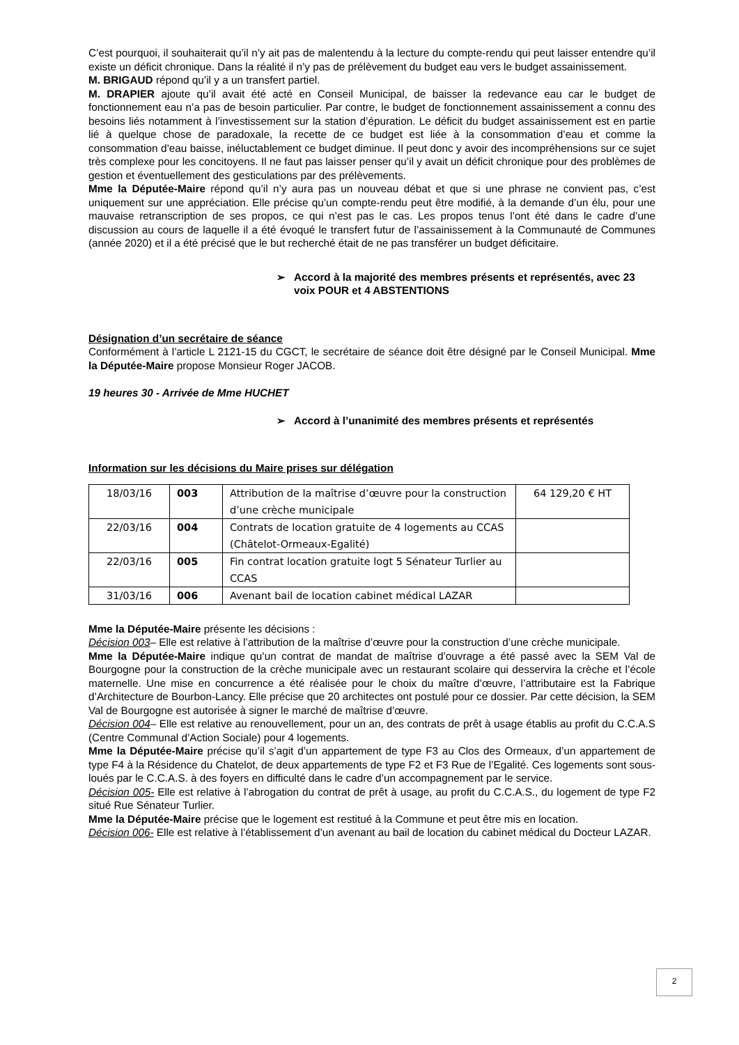C’est pourquoi, il souhaiterait qu’il n’y ait pas de malentendu à la lecture du compte-rendu qui peut laisser entendre qu’il existe un déficit chronique. Dans la réalité il n’y pas de prélèvement du budget eau vers le budget assainissement.
M. BRIGAUD répond qu’il y a un transfert partiel.
M. DRAPIER ajoute qu’il avait été acté en Conseil Municipal, de baisser la redevance eau car le budget de fonctionnement eau n’a pas de besoin particulier. Par contre, le budget de fonctionnement assainissement a connu des besoins liés notamment à l’investissement sur la station d’épuration. Le déficit du budget assainissement est en partie lié à quelque chose de paradoxale, la recette de ce budget est liée à la consommation d’eau et comme la consommation d’eau baisse, inéluctablement ce budget diminue. Il peut donc y avoir des incompréhensions sur ce sujet très complexe pour les concitoyens. Il ne faut pas laisser penser qu’il y avait un déficit chronique pour des problèmes de gestion et éventuellement des gesticulations par des prélèvements.
Mme la Députée-Maire répond qu’il n’y aura pas un nouveau débat et que si une phrase ne convient pas, c’est uniquement sur une appréciation. Elle précise qu’un compte-rendu peut être modifié, à la demande d’un élu, pour une mauvaise retranscription de ses propos, ce qui n’est pas le cas. Les propos tenus l’ont été dans le cadre d’une discussion au cours de laquelle il a été évoqué le transfert futur de l’assainissement à la Communauté de Communes (année 2020) et il a été précisé que le but recherché était de ne pas transférer un budget déficitaire.
➢ Accord à la majorité des membres présents et représentés, avec 23 voix POUR et 4 ABSTENTIONS
Désignation d’un secrétaire de séance
Conformément à l’article L 2121-15 du CGCT, le secrétaire de séance doit être désigné par le Conseil Municipal. Mme la Députée-Maire propose Monsieur Roger JACOB.
19 heures 30 - Arrivée de Mme HUCHET
➢ Accord à l’unanimité des membres présents et représentés
Information sur les décisions du Maire prises sur délégation
| 18/03/16 | 003 | Attribution de la maîtrise d’œuvre pour la construction d’une crèche municipale | 64 129,20 € HT |
| 22/03/16 | 004 | Contrats de location gratuite de 4 logements au CCAS (Châtelot-Ormeaux-Egalité) | |
| 22/03/16 | 005 | Fin contrat location gratuite logt 5 Sénateur Turlier au CCAS | |
| 31/03/16 | 006 | Avenant bail de location cabinet médical LAZAR | |
Mme la Députée-Maire présente les décisions :
Décision 003– Elle est relative à l’attribution de la maîtrise d’œuvre pour la construction d’une crèche municipale.
Mme la Députée-Maire indique qu’un contrat de mandat de maîtrise d’ouvrage a été passé avec la SEM Val de Bourgogne pour la construction de la crèche municipale avec un restaurant scolaire qui desservira la crèche et l’école maternelle. Une mise en concurrence a été réalisée pour le choix du maître d’œuvre, l’attributaire est la Fabrique d’Architecture de Bourbon-Lancy. Elle précise que 20 architectes ont postulé pour ce dossier. Par cette décision, la SEM Val de Bourgogne est autorisée à signer le marché de maîtrise d’œuvre.
Décision 004– Elle est relative au renouvellement, pour un an, des contrats de prêt à usage établis au profit du C.C.A.S (Centre Communal d’Action Sociale) pour 4 logements.
Mme la Députée-Maire précise qu’il s’agit d’un appartement de type F3 au Clos des Ormeaux, d’un appartement de type F4 à la Résidence du Chatelot, de deux appartements de type F2 et F3 Rue de l’Egalité. Ces logements sont sous-loués par le C.C.A.S. à des foyers en difficulté dans le cadre d’un accompagnement par le service.
Décision 005- Elle est relative à l’abrogation du contrat de prêt à usage, au profit du C.C.A.S., du logement de type F2 situé Rue Sénateur Turlier.
Mme la Députée-Maire précise que le logement est restitué à la Commune et peut être mis en location.
Décision 006- Elle est relative à l’établissement d’un avenant au bail de location du cabinet médical du Docteur LAZAR.
2